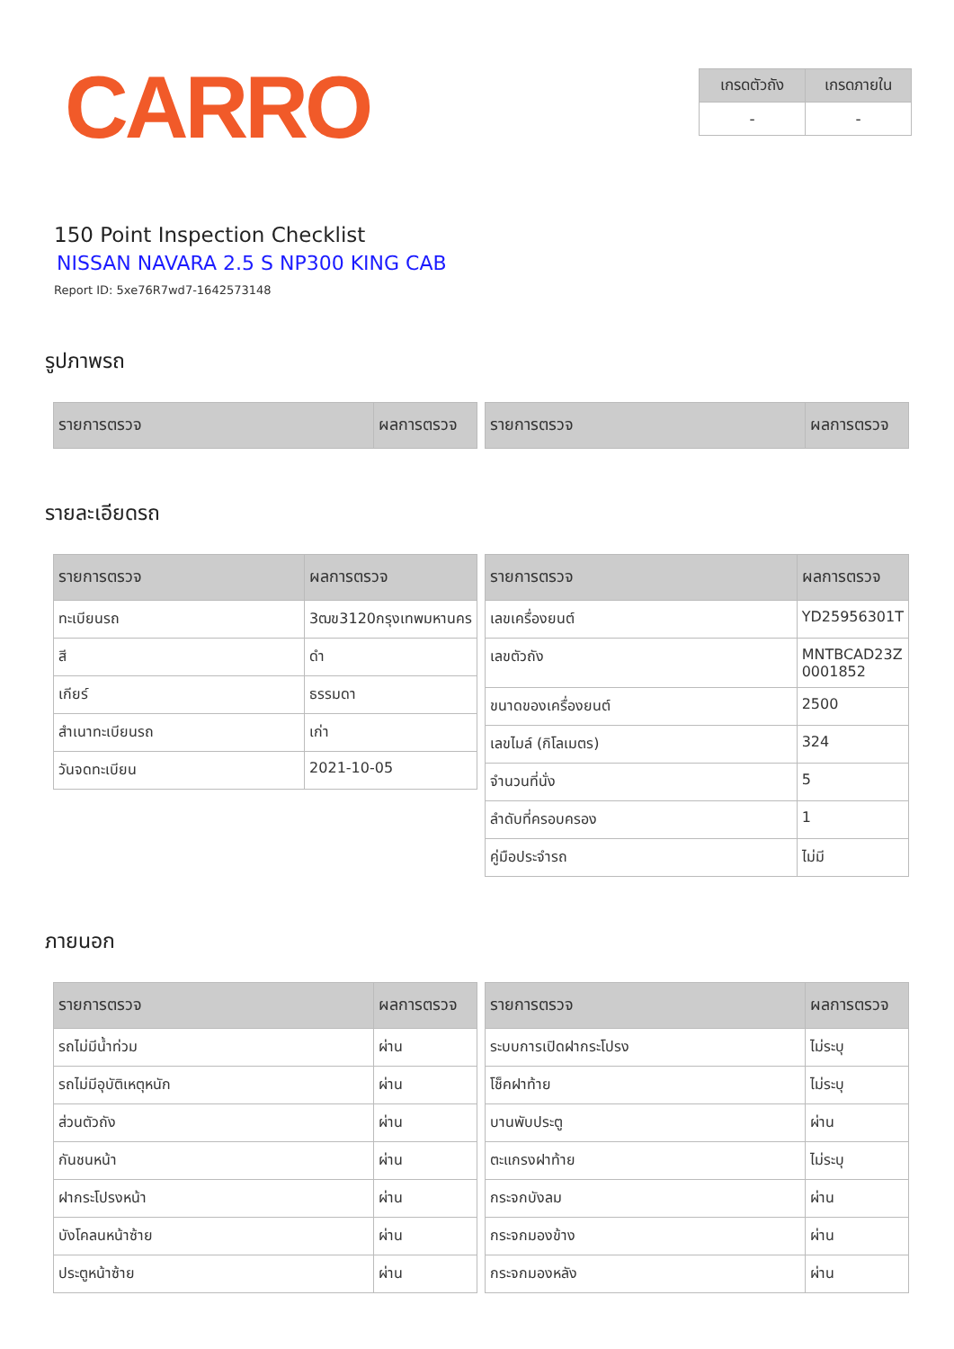CARRO
| เกรดตัวถัง | เกรดภายใน |
| --- | --- |
| - | - |
150 Point Inspection Checklist
NISSAN NAVARA 2.5 S NP300 KING CAB
Report ID: 5xe76R7wd7-1642573148
รูปภาพรถ
| รายการตรวจ | ผลการตรวจ |
| --- | --- |
| รายการตรวจ | ผลการตรวจ |
| --- | --- |
รายละเอียดรถ
| รายการตรวจ | ผลการตรวจ |
| --- | --- |
| ทะเบียนรถ | 3ฒข3120กรุงเทพมหานคร |
| สี | ดำ |
| เกียร์ | ธรรมดา |
| สำเนาทะเบียนรถ | เก่า |
| วันจดทะเบียน | 2021-10-05 |
| รายการตรวจ | ผลการตรวจ |
| --- | --- |
| เลขเครื่องยนต์ | YD25956301T |
| เลขตัวถัง | MNTBCAD23Z 0001852 |
| ขนาดของเครื่องยนต์ | 2500 |
| เลขไมล์ (กิโลเมตร) | 324 |
| จำนวนที่นั่ง | 5 |
| ลำดับที่ครอบครอง | 1 |
| คู่มือประจำรถ | ไม่มี |
ภายนอก
| รายการตรวจ | ผลการตรวจ |
| --- | --- |
| รถไม่มีน้ำท่วม | ผ่าน |
| รถไม่มีอุบัติเหตุหนัก | ผ่าน |
| ส่วนตัวถัง | ผ่าน |
| กันชนหน้า | ผ่าน |
| ฝากระโปรงหน้า | ผ่าน |
| บังโคลนหน้าซ้าย | ผ่าน |
| ประตูหน้าซ้าย | ผ่าน |
| รายการตรวจ | ผลการตรวจ |
| --- | --- |
| ระบบการเปิดฝากระโปรง | ไม่ระบุ |
| โช็คฝาท้าย | ไม่ระบุ |
| บานพับประตู | ผ่าน |
| ตะแกรงฝาท้าย | ไม่ระบุ |
| กระจกบังลม | ผ่าน |
| กระจกมองข้าง | ผ่าน |
| กระจกมองหลัง | ผ่าน |